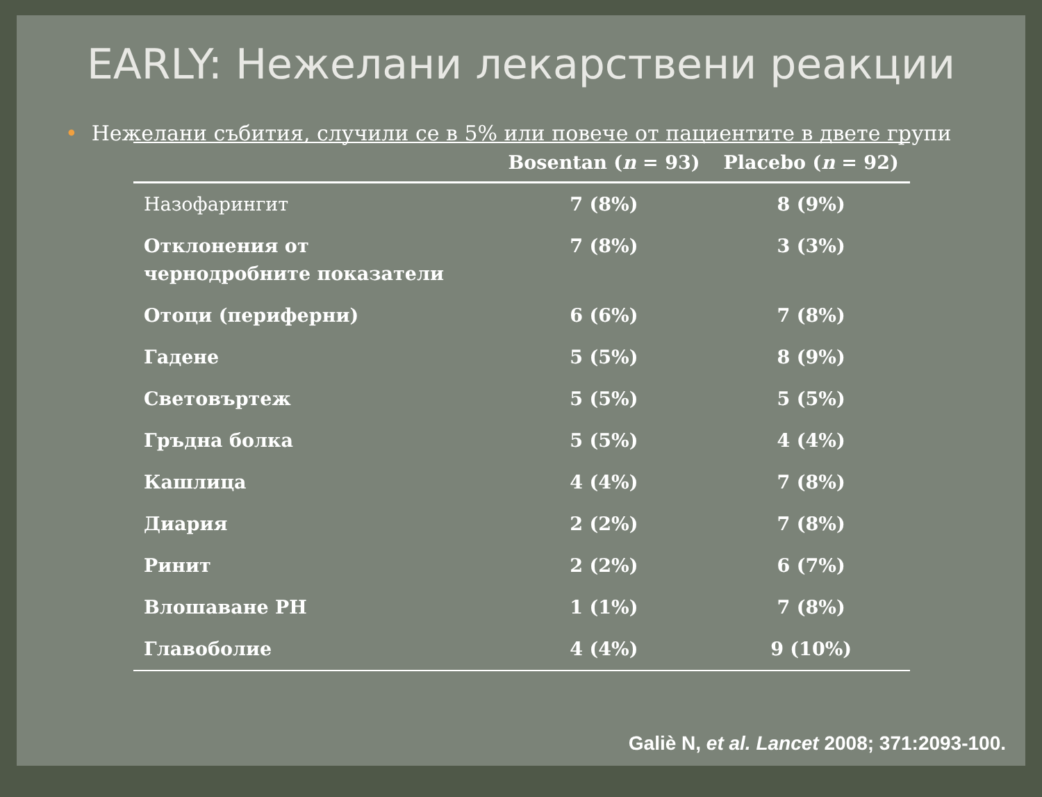EARLY: Нежелани лекарствени реакции
• Нежелани събития, случили се в 5% или повече от пациентите в двете групи
| | Bosentan ( n = 93) | Placebo ( n = 92) |
| --- | --- | --- |
| Назофарингит | 7 (8%) | 8 (9%) |
| Отклонения от чернодробните показатели | 7 (8%) | 3 (3%) |
| Отоци (периферни) | 6 (6%) | 7 (8%) |
| Гадене | 5 (5%) | 8 (9%) |
| Световъртеж | 5 (5%) | 5 (5%) |
| Гръдна болка | 5 (5%) | 4 (4%) |
| Кашлица | 4 (4%) | 7 (8%) |
| Диария | 2 (2%) | 7 (8%) |
| Ринит | 2 (2%) | 6 (7%) |
| Влошаване PH | 1 (1%) | 7 (8%) |
| Главоболие | 4 (4%) | 9 (10%) |
Galiè N, et al. Lancet 2008; 371:2093-100.